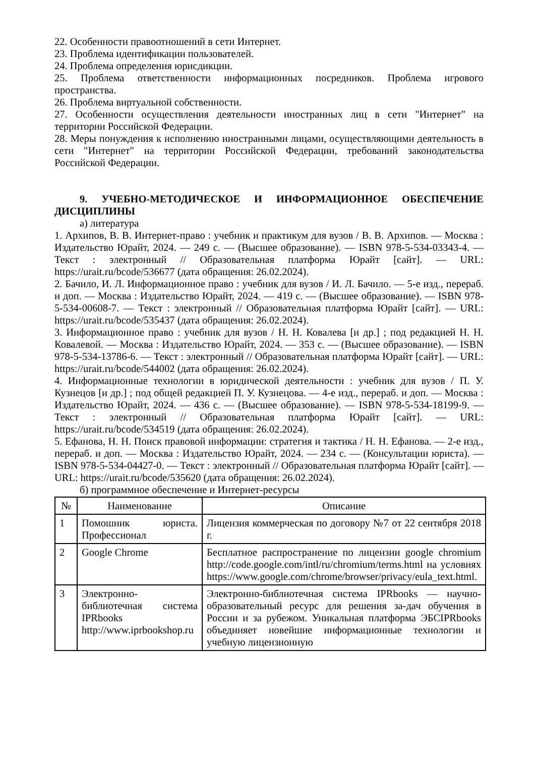22. Особенности правоотношений в сети Интернет.
23. Проблема идентификации пользователей.
24. Проблема определения юрисдикции.
25. Проблема ответственности информационных посредников. Проблема игрового пространства.
26. Проблема виртуальной собственности.
27. Особенности осуществления деятельности иностранных лиц в сети "Интернет" на территории Российской Федерации.
28. Меры понуждения к исполнению иностранными лицами, осуществляющими деятельность в сети "Интернет" на территории Российской Федерации, требований законодательства Российской Федерации.
9. УЧЕБНО-МЕТОДИЧЕСКОЕ И ИНФОРМАЦИОННОЕ ОБЕСПЕЧЕНИЕ ДИСЦИПЛИНЫ
а) литература
1. Архипов, В. В. Интернет-право : учебник и практикум для вузов / В. В. Архипов. — Москва : Издательство Юрайт, 2024. — 249 с. — (Высшее образование). — ISBN 978-5-534-03343-4. — Текст : электронный // Образовательная платформа Юрайт [сайт]. — URL: https://urait.ru/bcode/536677 (дата обращения: 26.02.2024).
2. Бачило, И. Л. Информационное право : учебник для вузов / И. Л. Бачило. — 5-е изд., перераб. и доп. — Москва : Издательство Юрайт, 2024. — 419 с. — (Высшее образование). — ISBN 978-5-534-00608-7. — Текст : электронный // Образовательная платформа Юрайт [сайт]. — URL: https://urait.ru/bcode/535437 (дата обращения: 26.02.2024).
3. Информационное право : учебник для вузов / Н. Н. Ковалева [и др.] ; под редакцией Н. Н. Ковалевой. — Москва : Издательство Юрайт, 2024. — 353 с. — (Высшее образование). — ISBN 978-5-534-13786-6. — Текст : электронный // Образовательная платформа Юрайт [сайт]. — URL: https://urait.ru/bcode/544002 (дата обращения: 26.02.2024).
4. Информационные технологии в юридической деятельности : учебник для вузов / П. У. Кузнецов [и др.] ; под общей редакцией П. У. Кузнецова. — 4-е изд., перераб. и доп. — Москва : Издательство Юрайт, 2024. — 436 с. — (Высшее образование). — ISBN 978-5-534-18199-9. — Текст : электронный // Образовательная платформа Юрайт [сайт]. — URL: https://urait.ru/bcode/534519 (дата обращения: 26.02.2024).
5. Ефанова, Н. Н. Поиск правовой информации: стратегия и тактика / Н. Н. Ефанова. — 2-е изд., перераб. и доп. — Москва : Издательство Юрайт, 2024. — 234 с. — (Консультации юриста). — ISBN 978-5-534-04427-0. — Текст : электронный // Образовательная платформа Юрайт [сайт]. — URL: https://urait.ru/bcode/535620 (дата обращения: 26.02.2024).
б) программное обеспечение и Интернет-ресурсы
| № | Наименование | Описание |
| --- | --- | --- |
| 1 | Помошник юриста. Профессионал | Лицензия коммерческая по договору №7 от 22 сентября 2018 г. |
| 2 | Google Chrome | Бесплатное распространение по лицензии google chromium http://code.google.com/intl/ru/chromium/terms.html на условиях https://www.google.com/chrome/browser/privacy/eula_text.html. |
| 3 | Электронно-библиотечная система IPRbooks http://www.iprbookshop.ru | Электронно-библиотечная система IPRbooks — научно-образовательный ресурс для решения за-дач обучения в России и за рубежом. Уникальная платформа ЭБСIPRbooks объединяет новейшие информационные технологии и учебную лицензионную |